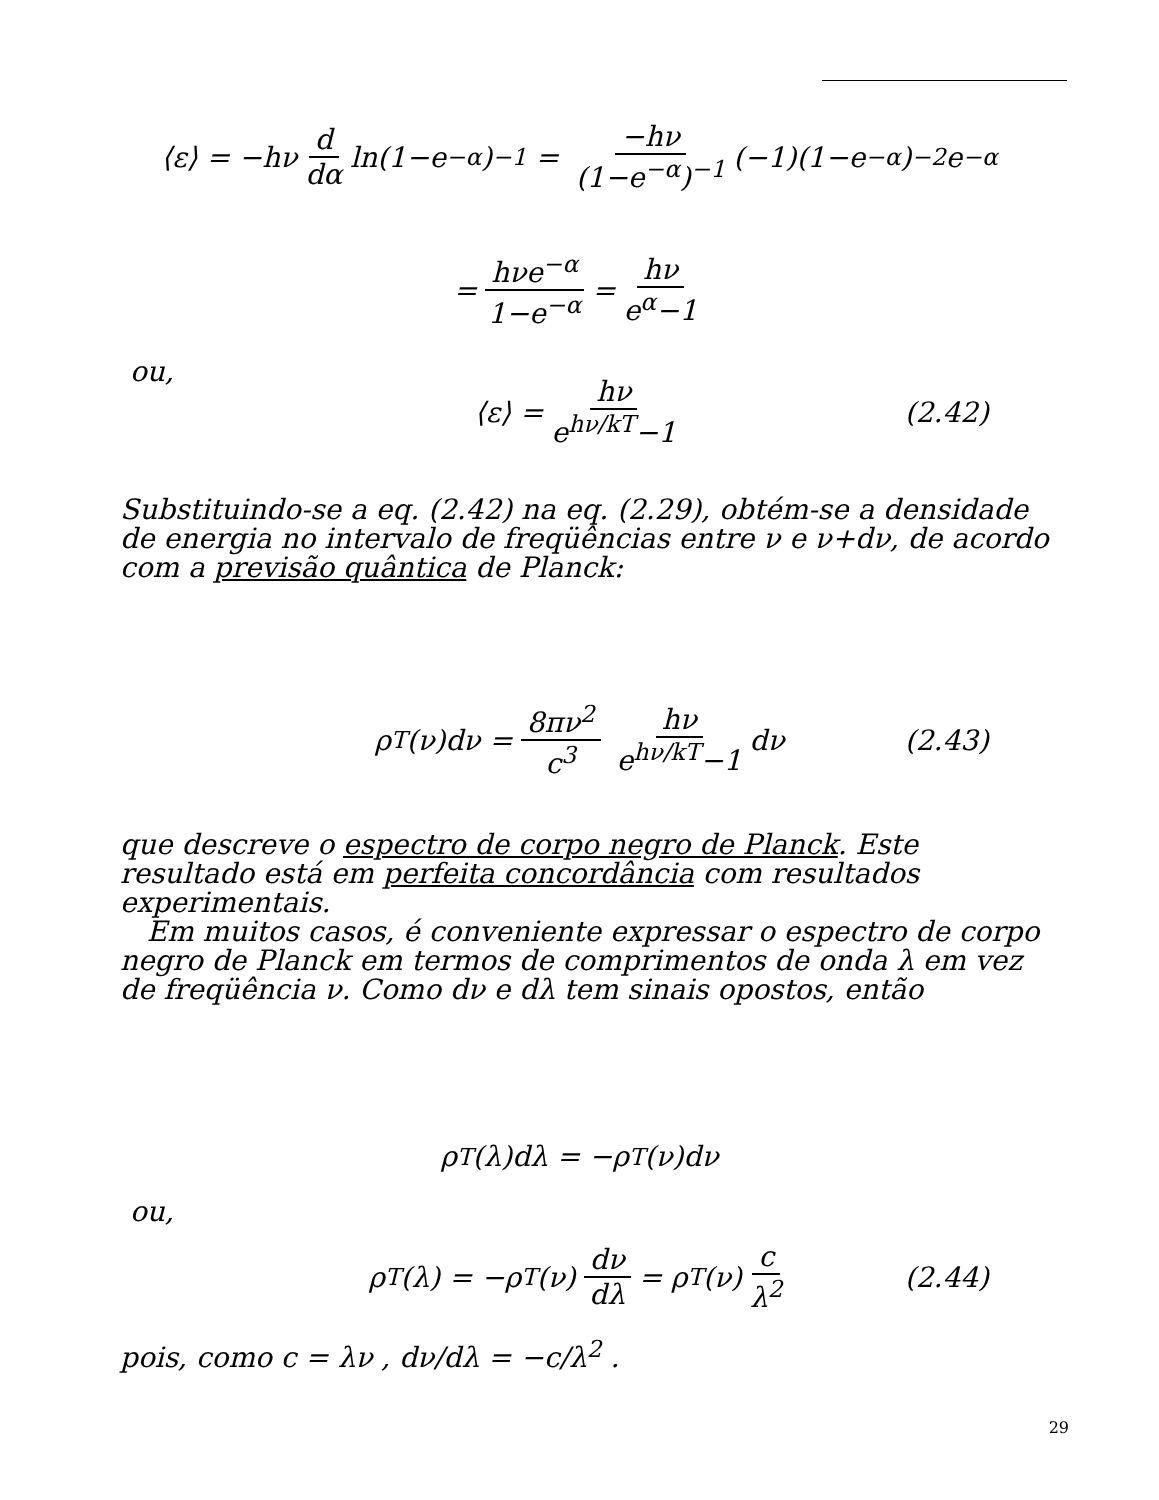⟨ε⟩ = −hν d dα ln(1−e<sup>−α</sup>)<sup>−1</sup> = −hν (1−e<sup>−α</sup>)<sup>−1</sup> (−1)(1−e<sup>−α</sup>)<sup>−2</sup>e<sup>−α</sup>
= hνe<sup>−α</sup> 1−e<sup>−α</sup> = hν e<sup>α</sup>−1
ou,
⟨ε⟩ = hν e<sup>hν/kT</sup>−1 (2.42)
Substituindo-se a eq. (2.42) na eq. (2.29), obtém-se a densidade de energia no intervalo de freqüências entre ν e ν+dν, de acordo com a previsão quântica de Planck:
ρ<sub>T</sub>(ν)dν = 8πν<sup>2</sup> c<sup>3</sup> hν e<sup>hν/kT</sup>−1 dν (2.43)
que descreve o espectro de corpo negro de Planck. Este resultado está em perfeita concordância com resultados experimentais.
Em muitos casos, é conveniente expressar o espectro de corpo negro de Planck em termos de comprimentos de onda λ em vez de freqüência ν. Como dν e dλ tem sinais opostos, então
ρ<sub>T</sub>(λ)dλ = −ρ<sub>T</sub>(ν)dν
ou,
ρ<sub>T</sub>(λ) = −ρ<sub>T</sub>(ν) dν dλ = ρ<sub>T</sub>(ν) c λ<sup>2</sup> (2.44)
pois, como c = λν , dν/dλ = −c/λ<sup>2</sup> .
29